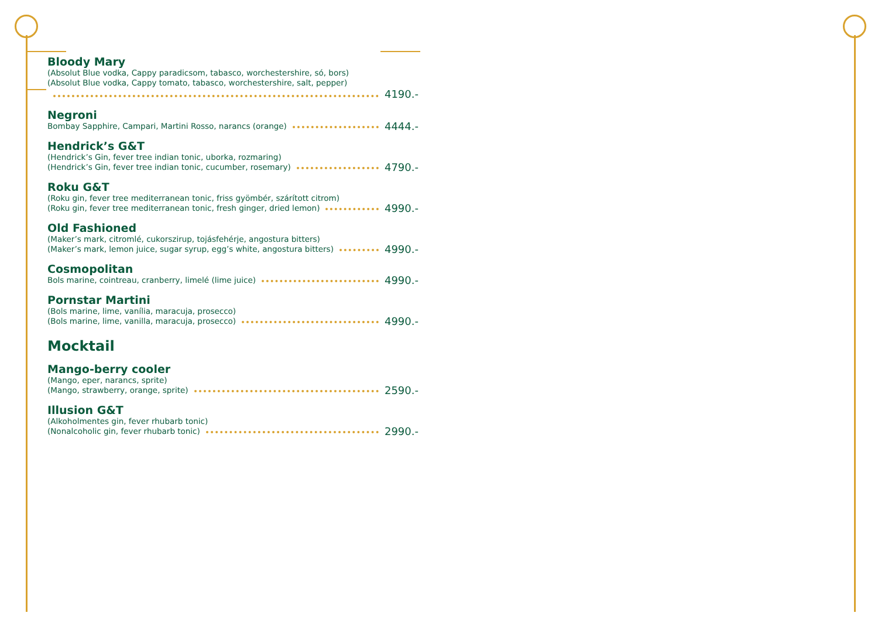Bloody Mary
(Absolut Blue vodka, Cappy paradicsom, tabasco, worchestershire, só, bors)
(Absolut Blue vodka, Cappy tomato, tabasco, worchestershire, salt, pepper)
4190.-
Negroni
Bombay Sapphire, Campari, Martini Rosso, narancs (orange) 4444.-
Hendrick’s G&T
(Hendrick’s Gin, fever tree indian tonic, uborka, rozmaring)
(Hendrick’s Gin, fever tree indian tonic, cucumber, rosemary) 4790.-
Roku G&T
(Roku gin, fever tree mediterranean tonic, friss gyömbér, szárított citrom)
(Roku gin, fever tree mediterranean tonic, fresh ginger, dried lemon) 4990.-
Old Fashioned
(Maker’s mark, citromlé, cukorszirup, tojásfehérje, angostura bitters)
(Maker’s mark, lemon juice, sugar syrup, egg’s white, angostura bitters) 4990.-
Cosmopolitan
Bols marine, cointreau, cranberry, limelé (lime juice) 4990.-
Pornstar Martini
(Bols marine, lime, vanília, maracuja, prosecco)
(Bols marine, lime, vanilla, maracuja, prosecco) 4990.-
Mocktail
Mango-berry cooler
(Mango, eper, narancs, sprite)
(Mango, strawberry, orange, sprite) 2590.-
Illusion G&T
(Alkoholmentes gin, fever rhubarb tonic)
(Nonalcoholic gin, fever rhubarb tonic) 2990.-